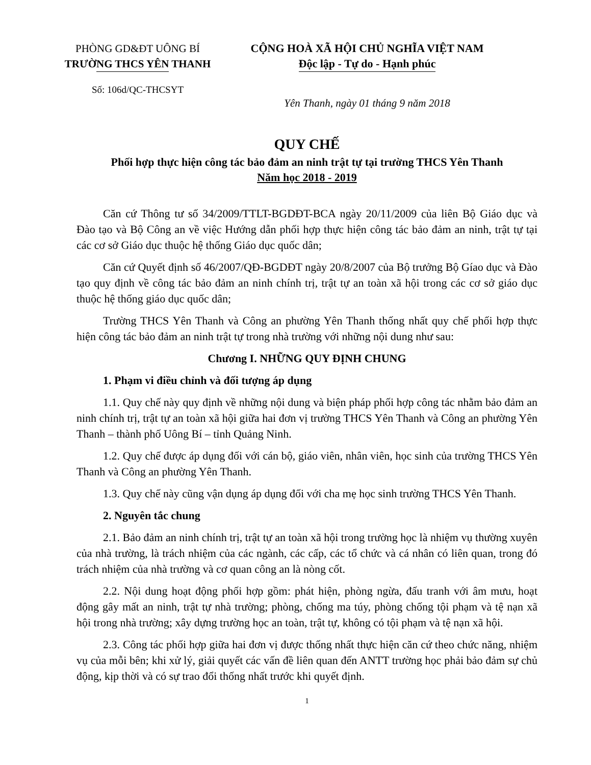PHÒNG GD&ĐT UÔNG BÍ
TRƯỜNG THCS YÊN THANH
Số: 106d/QC-THCSYT
CỘNG HOÀ XÃ HỘI CHỦ NGHĨA VIỆT NAM
Độc lập - Tự do - Hạnh phúc
Yên Thanh, ngày 01 tháng 9 năm 2018
QUY CHẾ
Phối hợp thực hiện công tác bảo đảm an ninh trật tự tại trường THCS Yên Thanh
Năm học 2018 - 2019
Căn cứ Thông tư số 34/2009/TTLT-BGDĐT-BCA ngày 20/11/2009 của liên Bộ Giáo dục và Đào tạo và Bộ Công an về việc Hướng dẫn phối hợp thực hiện công tác bảo đảm an ninh, trật tự tại các cơ sở Giáo dục thuộc hệ thống Giáo dục quốc dân;
Căn cứ Quyết định số 46/2007/QĐ-BGDĐT ngày 20/8/2007 của Bộ trưởng Bộ Gíao dục và Đào tạo quy định về công tác bảo đảm an ninh chính trị, trật tự an toàn xã hội trong các cơ sở giáo dục thuộc hệ thống giáo dục quốc dân;
Trường THCS Yên Thanh và Công an phường Yên Thanh thống nhất quy chế phối hợp thực hiện công tác bảo đảm an ninh trật tự trong nhà trường với những nội dung như sau:
Chương I. NHỮNG QUY ĐỊNH CHUNG
1. Phạm vi điều chỉnh và đối tượng áp dụng
1.1. Quy chế này quy định về những nội dung và biện pháp phối hợp công tác nhằm bảo đảm an ninh chính trị, trật tự an toàn xã hội giữa hai đơn vị trường THCS Yên Thanh và Công an phường Yên Thanh – thành phố Uông Bí – tỉnh Quảng Ninh.
1.2. Quy chế được áp dụng đối với cán bộ, giáo viên, nhân viên, học sinh của trường THCS Yên Thanh và Công an phường Yên Thanh.
1.3. Quy chế này cũng vận dụng áp dụng đối với cha mẹ học sinh trường THCS Yên Thanh.
2. Nguyên tắc chung
2.1. Bảo đảm an ninh chính trị, trật tự an toàn xã hội trong trường học là nhiệm vụ thường xuyên của nhà trường, là trách nhiệm của các ngành, các cấp, các tổ chức và cá nhân có liên quan, trong đó trách nhiệm của nhà trường và cơ quan công an là nòng cốt.
2.2. Nội dung hoạt động phối hợp gồm: phát hiện, phòng ngừa, đấu tranh với âm mưu, hoạt động gây mất an ninh, trật tự nhà trường; phòng, chống ma túy, phòng chống tội phạm và tệ nạn xã hội trong nhà trường; xây dựng trường học an toàn, trật tự, không có tội phạm và tệ nạn xã hội.
2.3. Công tác phối hợp giữa hai đơn vị được thống nhất thực hiện căn cứ theo chức năng, nhiệm vụ của mỗi bên; khi xử lý, giải quyết các vấn đề liên quan đến ANTT trường học phải bảo đảm sự chủ động, kịp thời và có sự trao đổi thống nhất trước khi quyết định.
1